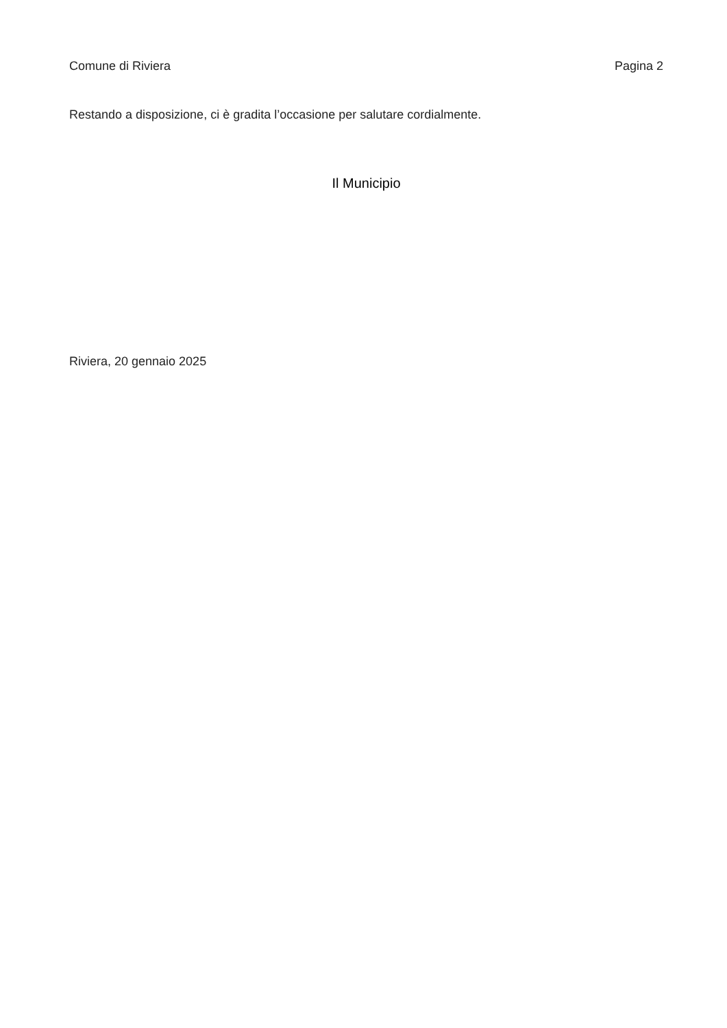Comune di Riviera Pagina 2
Restando a disposizione, ci è gradita l’occasione per salutare cordialmente.
Il Municipio
Riviera, 20 gennaio 2025